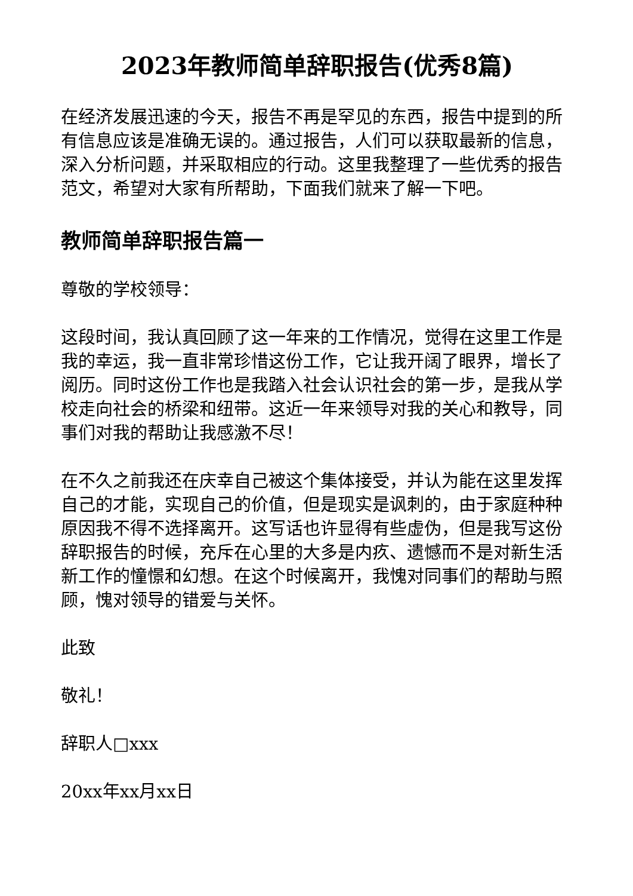2023年教师简单辞职报告(优秀8篇)
在经济发展迅速的今天，报告不再是罕见的东西，报告中提到的所有信息应该是准确无误的。通过报告，人们可以获取最新的信息，深入分析问题，并采取相应的行动。这里我整理了一些优秀的报告范文，希望对大家有所帮助，下面我们就来了解一下吧。
教师简单辞职报告篇一
尊敬的学校领导：
这段时间，我认真回顾了这一年来的工作情况，觉得在这里工作是我的幸运，我一直非常珍惜这份工作，它让我开阔了眼界，增长了阅历。同时这份工作也是我踏入社会认识社会的第一步，是我从学校走向社会的桥梁和纽带。这近一年来领导对我的关心和教导，同事们对我的帮助让我感激不尽！
在不久之前我还在庆幸自己被这个集体接受，并认为能在这里发挥自己的才能，实现自己的价值，但是现实是讽刺的，由于家庭种种原因我不得不选择离开。这写话也许显得有些虚伪，但是我写这份辞职报告的时候，充斥在心里的大多是内疚、遗憾而不是对新生活新工作的憧憬和幻想。在这个时候离开，我愧对同事们的帮助与照顾，愧对领导的错爱与关怀。
此致
敬礼！
辞职人□xxx
20xx年xx月xx日